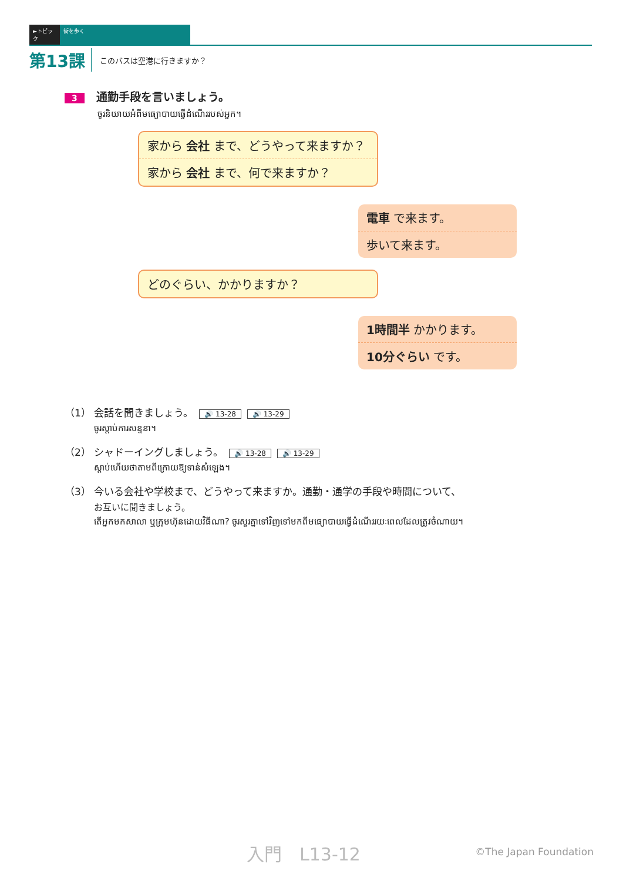►トピック 街を歩く
第13課 このバスは空港に行きますか？
3 通勤手段を言いましょう。
ចូរនិយាយអំពីមធ្យោបាយធ្វើដំណើររបស់អ្នក។
家から 会社 まで、どうやって来ますか？
家から 会社 まで、何で来ますか？
電車 で来ます。
歩いて来ます。
どのぐらい、かかりますか？
1時間半 かかります。
10分ぐらい です。
（1） 会話を聞きましょう。 🔊 13-28 🔊 13-29
ចូរស្ដាប់ការសន្ទនា។
（2） シャドーイングしましょう。 🔊 13-28 🔊 13-29
ស្ដាប់ហើយថាតាមពីក្រោយឱ្យទាន់សំឡេង។
（3） 今いる会社や学校まで、どうやって来ますか。通勤・通学の手段や時間について、
お互いに聞きましょう。
តើអ្នកមកសាលា ឬក្រុមហ៊ុនដោយវិធីណា? ចូរសួរគ្នាទៅវិញទៅមកពីមធ្យោបាយធ្វើដំណើររយៈពេលដែលត្រូវចំណាយ។
入門　L13-12 ©The Japan Foundation